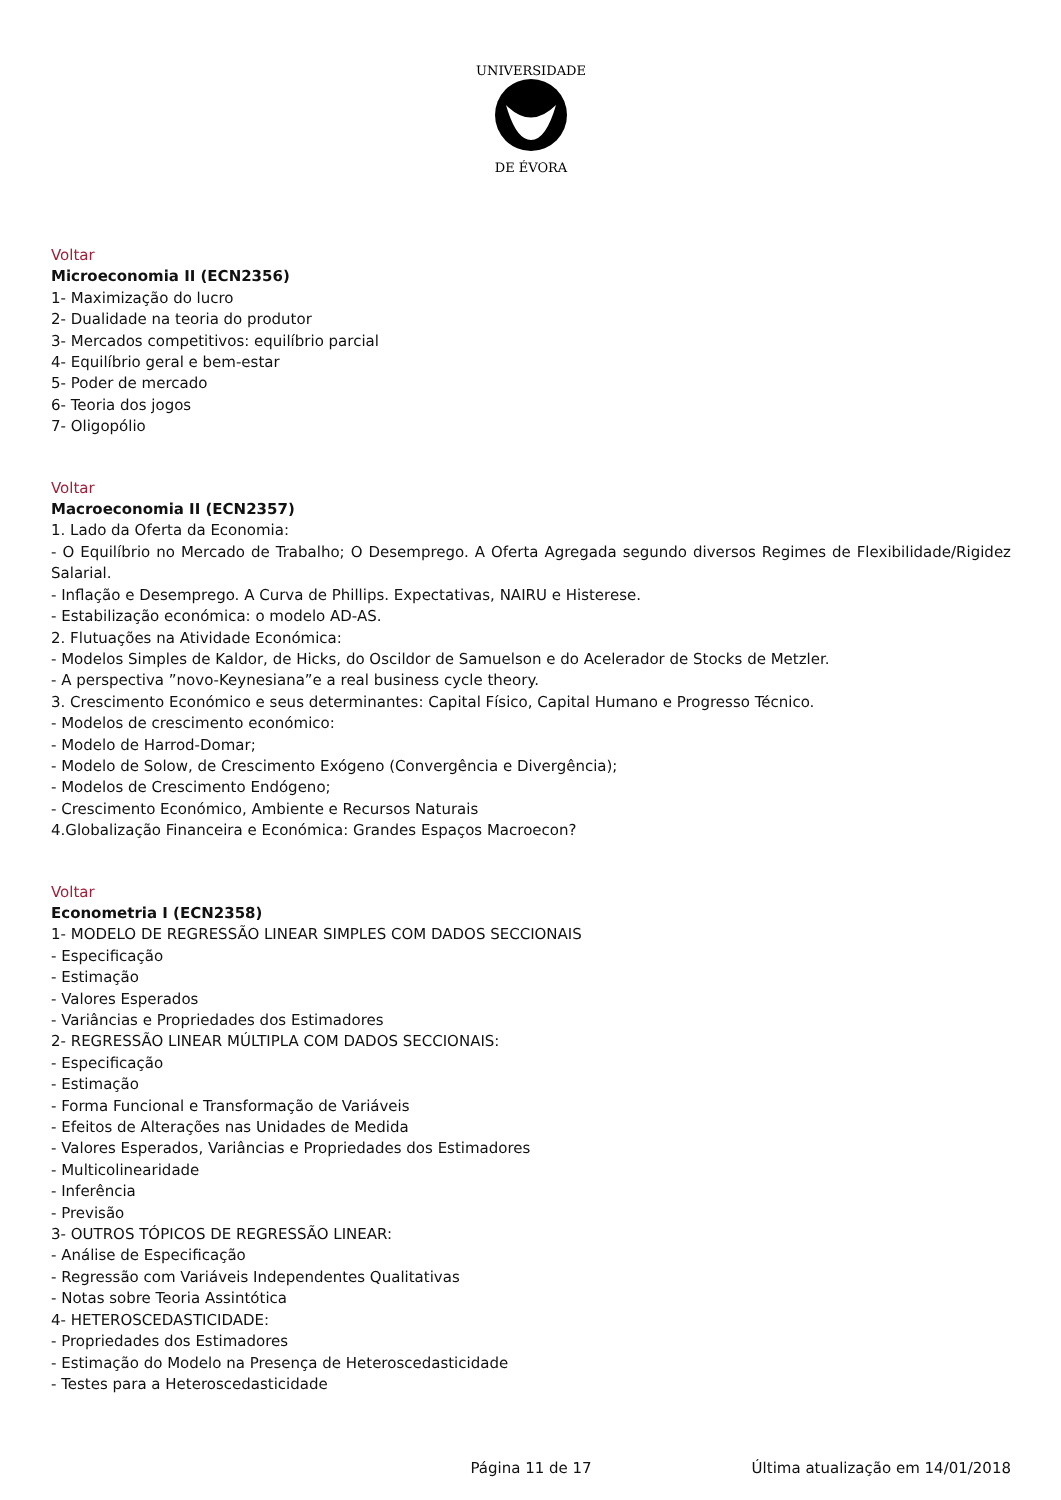UNIVERSIDADE
DE ÉVORA
Voltar
Microeconomia II (ECN2356)
1- Maximização do lucro
2- Dualidade na teoria do produtor
3- Mercados competitivos: equilíbrio parcial
4- Equilíbrio geral e bem-estar
5- Poder de mercado
6- Teoria dos jogos
7- Oligopólio
Voltar
Macroeconomia II (ECN2357)
1. Lado da Oferta da Economia:
- O Equilíbrio no Mercado de Trabalho; O Desemprego. A Oferta Agregada segundo diversos Regimes de Flexibilidade/Rigidez Salarial.
- Inflação e Desemprego. A Curva de Phillips. Expectativas, NAIRU e Histerese.
- Estabilização económica: o modelo AD-AS.
2. Flutuações na Atividade Económica:
- Modelos Simples de Kaldor, de Hicks, do Oscildor de Samuelson e do Acelerador de Stocks de Metzler.
- A perspectiva ”novo-Keynesiana”e a real business cycle theory.
3. Crescimento Económico e seus determinantes: Capital Físico, Capital Humano e Progresso Técnico.
- Modelos de crescimento económico:
- Modelo de Harrod-Domar;
- Modelo de Solow, de Crescimento Exógeno (Convergência e Divergência);
- Modelos de Crescimento Endógeno;
- Crescimento Económico, Ambiente e Recursos Naturais
4.Globalização Financeira e Económica: Grandes Espaços Macroecon?
Voltar
Econometria I (ECN2358)
1- MODELO DE REGRESSÃO LINEAR SIMPLES COM DADOS SECCIONAIS
- Especificação
- Estimação
- Valores Esperados
- Variâncias e Propriedades dos Estimadores
2- REGRESSÃO LINEAR MÚLTIPLA COM DADOS SECCIONAIS:
- Especificação
- Estimação
- Forma Funcional e Transformação de Variáveis
- Efeitos de Alterações nas Unidades de Medida
- Valores Esperados, Variâncias e Propriedades dos Estimadores
- Multicolinearidade
- Inferência
- Previsão
3- OUTROS TÓPICOS DE REGRESSÃO LINEAR:
- Análise de Especificação
- Regressão com Variáveis Independentes Qualitativas
- Notas sobre Teoria Assintótica
4- HETEROSCEDASTICIDADE:
- Propriedades dos Estimadores
- Estimação do Modelo na Presença de Heteroscedasticidade
- Testes para a Heteroscedasticidade
Página 11 de 17 Última atualização em 14/01/2018